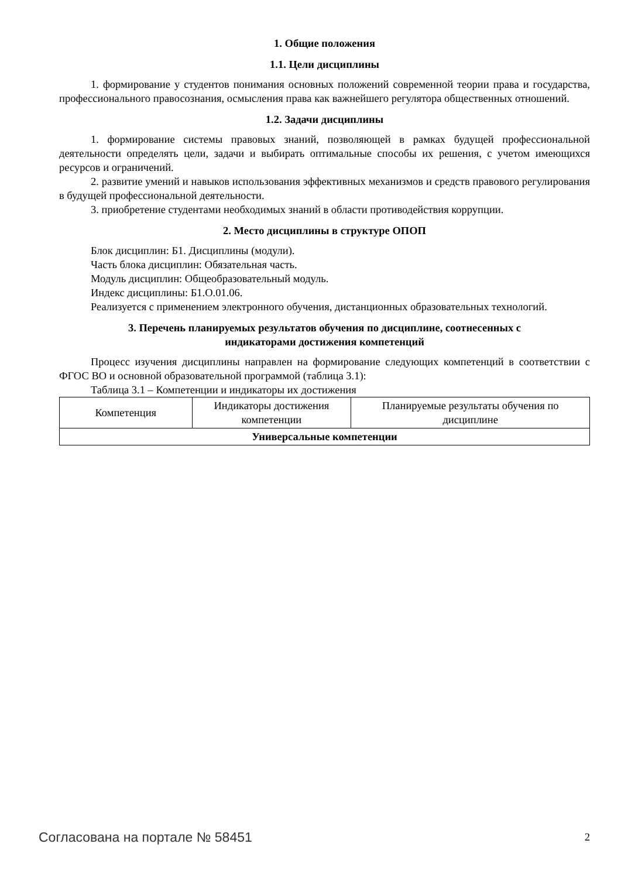1. Общие положения
1.1. Цели дисциплины
1. формирование у студентов понимания основных положений современной теории права и государства, профессионального правосознания, осмысления права как важнейшего регулятора общественных отношений.
1.2. Задачи дисциплины
1. формирование системы правовых знаний, позволяющей в рамках будущей профессиональной деятельности определять цели, задачи и выбирать оптимальные способы их решения, с учетом имеющихся ресурсов и ограничений.
2. развитие умений и навыков использования эффективных механизмов и средств правового регулирования в будущей профессиональной деятельности.
3. приобретение студентами необходимых знаний в области противодействия коррупции.
2. Место дисциплины в структуре ОПОП
Блок дисциплин: Б1. Дисциплины (модули).
Часть блока дисциплин: Обязательная часть.
Модуль дисциплин: Общеобразовательный модуль.
Индекс дисциплины: Б1.О.01.06.
Реализуется с применением электронного обучения, дистанционных образовательных технологий.
3. Перечень планируемых результатов обучения по дисциплине, соотнесенных с
индикаторами достижения компетенций
Процесс изучения дисциплины направлен на формирование следующих компетенций в соответствии с ФГОС ВО и основной образовательной программой (таблица 3.1):
Таблица 3.1 – Компетенции и индикаторы их достижения
| Компетенция | Индикаторы достижения компетенции | Планируемые результаты обучения по дисциплине |
| --- | --- | --- |
| Универсальные компетенции | | |
Согласована на портале № 58451 2